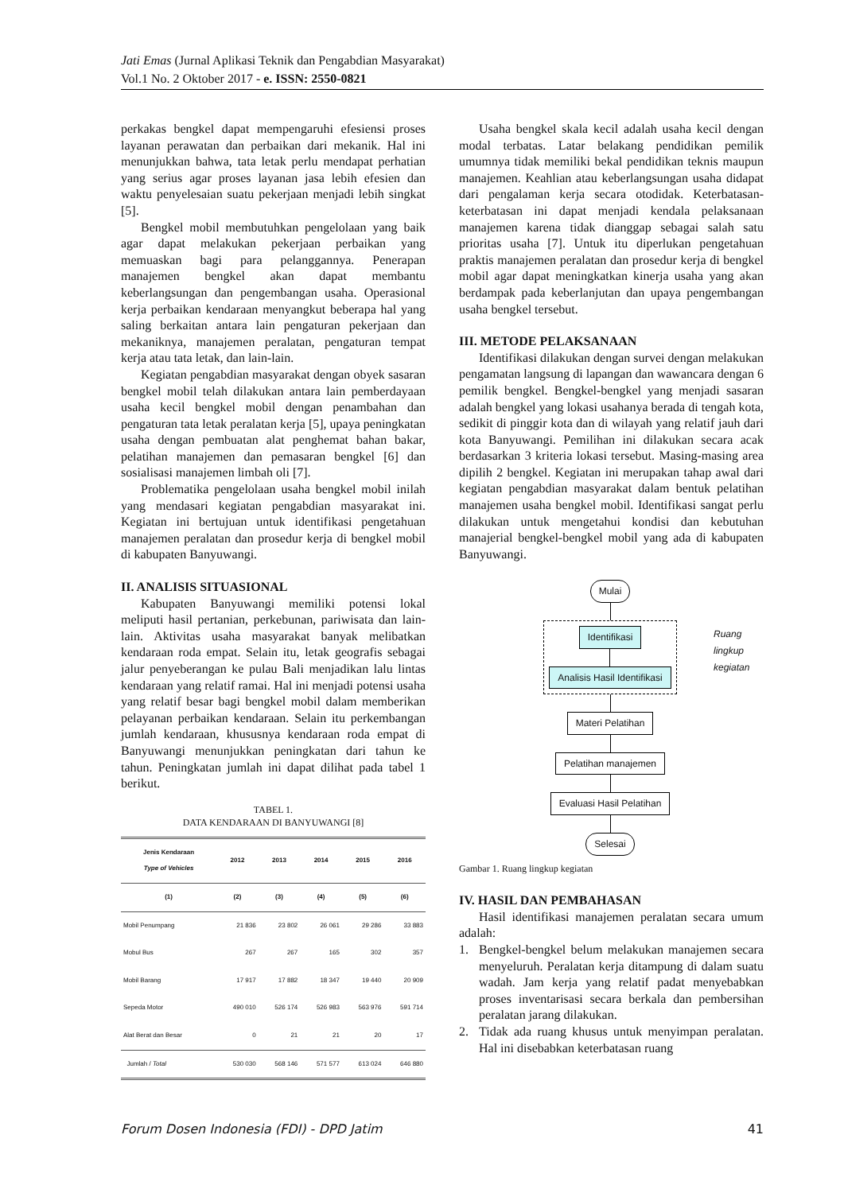Jati Emas (Jurnal Aplikasi Teknik dan Pengabdian Masyarakat)
Vol.1 No. 2 Oktober 2017 - e. ISSN: 2550-0821
perkakas bengkel dapat mempengaruhi efesiensi proses layanan perawatan dan perbaikan dari mekanik. Hal ini menunjukkan bahwa, tata letak perlu mendapat perhatian yang serius agar proses layanan jasa lebih efesien dan waktu penyelesaian suatu pekerjaan menjadi lebih singkat [5].
Bengkel mobil membutuhkan pengelolaan yang baik agar dapat melakukan pekerjaan perbaikan yang memuaskan bagi para pelanggannya. Penerapan manajemen bengkel akan dapat membantu keberlangsungan dan pengembangan usaha. Operasional kerja perbaikan kendaraan menyangkut beberapa hal yang saling berkaitan antara lain pengaturan pekerjaan dan mekaniknya, manajemen peralatan, pengaturan tempat kerja atau tata letak, dan lain-lain.
Kegiatan pengabdian masyarakat dengan obyek sasaran bengkel mobil telah dilakukan antara lain pemberdayaan usaha kecil bengkel mobil dengan penambahan dan pengaturan tata letak peralatan kerja [5], upaya peningkatan usaha dengan pembuatan alat penghemat bahan bakar, pelatihan manajemen dan pemasaran bengkel [6] dan sosialisasi manajemen limbah oli [7].
Problematika pengelolaan usaha bengkel mobil inilah yang mendasari kegiatan pengabdian masyarakat ini. Kegiatan ini bertujuan untuk identifikasi pengetahuan manajemen peralatan dan prosedur kerja di bengkel mobil di kabupaten Banyuwangi.
II. ANALISIS SITUASIONAL
Kabupaten Banyuwangi memiliki potensi lokal meliputi hasil pertanian, perkebunan, pariwisata dan lain-lain. Aktivitas usaha masyarakat banyak melibatkan kendaraan roda empat. Selain itu, letak geografis sebagai jalur penyeberangan ke pulau Bali menjadikan lalu lintas kendaraan yang relatif ramai. Hal ini menjadi potensi usaha yang relatif besar bagi bengkel mobil dalam memberikan pelayanan perbaikan kendaraan. Selain itu perkembangan jumlah kendaraan, khususnya kendaraan roda empat di Banyuwangi menunjukkan peningkatan dari tahun ke tahun. Peningkatan jumlah ini dapat dilihat pada tabel 1 berikut.
TABEL 1.
DATA KENDARAAN DI BANYUWANGI [8]
| Jenis Kendaraan Type of Vehicles | 2012 | 2013 | 2014 | 2015 | 2016 |
| --- | --- | --- | --- | --- | --- |
| (1) | (2) | (3) | (4) | (5) | (6) |
| Mobil Penumpang | 21 836 | 23 802 | 26 061 | 29 286 | 33 883 |
| Mobul Bus | 267 | 267 | 165 | 302 | 357 |
| Mobil Barang | 17 917 | 17 882 | 18 347 | 19 440 | 20 909 |
| Sepeda Motor | 490 010 | 526 174 | 526 983 | 563 976 | 591 714 |
| Alat Berat dan Besar | 0 | 21 | 21 | 20 | 17 |
| Jumlah / Total | 530 030 | 568 146 | 571 577 | 613 024 | 646 880 |
Usaha bengkel skala kecil adalah usaha kecil dengan modal terbatas. Latar belakang pendidikan pemilik umumnya tidak memiliki bekal pendidikan teknis maupun manajemen. Keahlian atau keberlangsungan usaha didapat dari pengalaman kerja secara otodidak. Keterbatasan-keterbatasan ini dapat menjadi kendala pelaksanaan manajemen karena tidak dianggap sebagai salah satu prioritas usaha [7]. Untuk itu diperlukan pengetahuan praktis manajemen peralatan dan prosedur kerja di bengkel mobil agar dapat meningkatkan kinerja usaha yang akan berdampak pada keberlanjutan dan upaya pengembangan usaha bengkel tersebut.
III. METODE PELAKSANAAN
Identifikasi dilakukan dengan survei dengan melakukan pengamatan langsung di lapangan dan wawancara dengan 6 pemilik bengkel. Bengkel-bengkel yang menjadi sasaran adalah bengkel yang lokasi usahanya berada di tengah kota, sedikit di pinggir kota dan di wilayah yang relatif jauh dari kota Banyuwangi. Pemilihan ini dilakukan secara acak berdasarkan 3 kriteria lokasi tersebut. Masing-masing area dipilih 2 bengkel. Kegiatan ini merupakan tahap awal dari kegiatan pengabdian masyarakat dalam bentuk pelatihan manajemen usaha bengkel mobil. Identifikasi sangat perlu dilakukan untuk mengetahui kondisi dan kebutuhan manajerial bengkel-bengkel mobil yang ada di kabupaten Banyuwangi.
Mulai
Identifikasi
Analisis Hasil Identifikasi
Ruang lingkup kegiatan
Materi Pelatihan
Pelatihan manajemen
Evaluasi Hasil Pelatihan
Selesai
Gambar 1. Ruang lingkup kegiatan
IV. HASIL DAN PEMBAHASAN
Hasil identifikasi manajemen peralatan secara umum adalah:
1. Bengkel-bengkel belum melakukan manajemen secara menyeluruh. Peralatan kerja ditampung di dalam suatu wadah. Jam kerja yang relatif padat menyebabkan proses inventarisasi secara berkala dan pembersihan peralatan jarang dilakukan.
2. Tidak ada ruang khusus untuk menyimpan peralatan. Hal ini disebabkan keterbatasan ruang
Forum Dosen Indonesia (FDI) - DPD Jatim 41